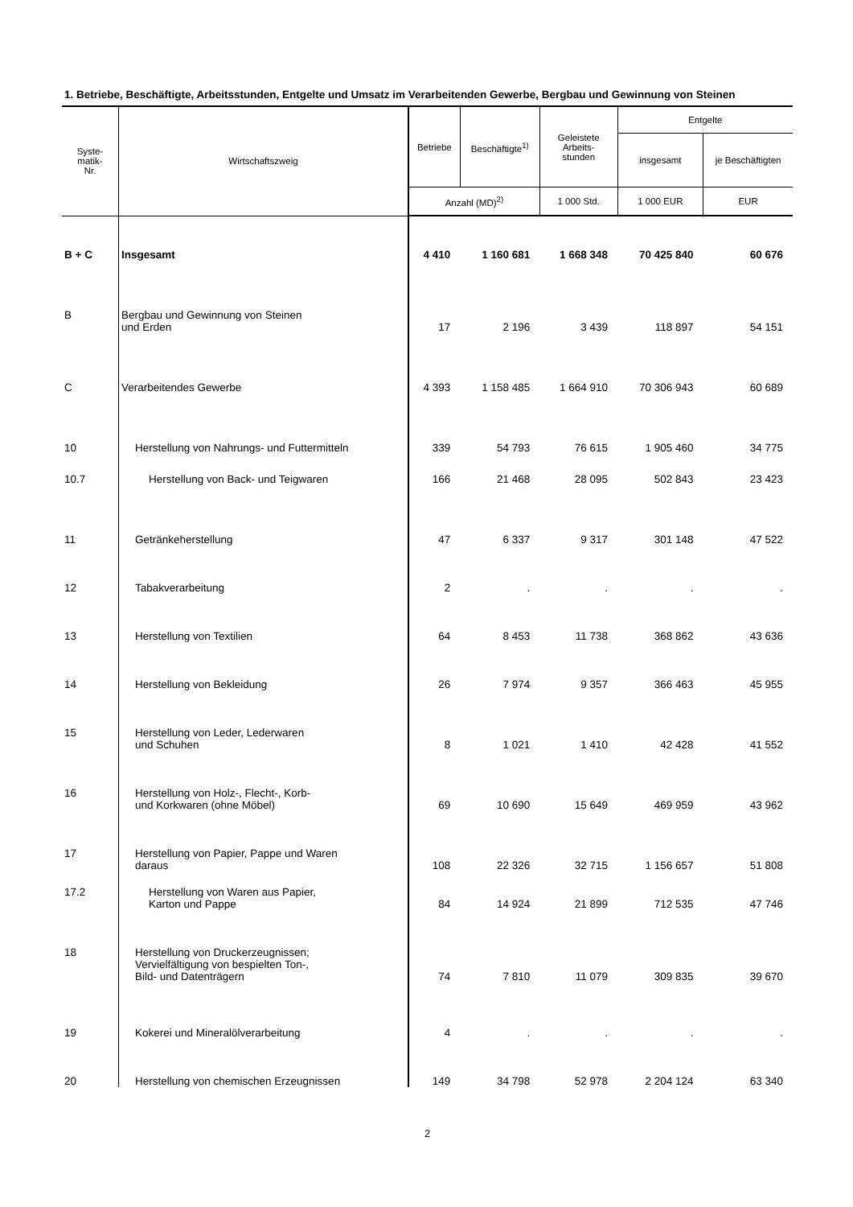1. Betriebe, Beschäftigte, Arbeitsstunden, Entgelte und Umsatz im Verarbeitenden Gewerbe, Bergbau und Gewinnung von Steinen
| Syste- matik- Nr. | Wirtschaftszweig | Betriebe | Beschäftigte<sup>1)</sup> | Geleistete Arbeits- stunden | Entgelte | |
| --- | --- | --- | --- | --- | --- | --- |
| | | | | | insgesamt | je Beschäftigten |
| | | Anzahl (MD)<sup>2)</sup> | | 1 000 Std. | 1 000 EUR | EUR |
| B + C | Insgesamt | 4 410 | 1 160 681 | 1 668 348 | 70 425 840 | 60 676 |
| B | Bergbau und Gewinnung von Steinen und Erden | 17 | 2 196 | 3 439 | 118 897 | 54 151 |
| C | Verarbeitendes Gewerbe | 4 393 | 1 158 485 | 1 664 910 | 70 306 943 | 60 689 |
| 10 | Herstellung von Nahrungs- und Futtermitteln | 339 | 54 793 | 76 615 | 1 905 460 | 34 775 |
| 10.7 | Herstellung von Back- und Teigwaren | 166 | 21 468 | 28 095 | 502 843 | 23 423 |
| 11 | Getränkeherstellung | 47 | 6 337 | 9 317 | 301 148 | 47 522 |
| 12 | Tabakverarbeitung | 2 | . | . | . | . |
| 13 | Herstellung von Textilien | 64 | 8 453 | 11 738 | 368 862 | 43 636 |
| 14 | Herstellung von Bekleidung | 26 | 7 974 | 9 357 | 366 463 | 45 955 |
| 15 | Herstellung von Leder, Lederwaren und Schuhen | 8 | 1 021 | 1 410 | 42 428 | 41 552 |
| 16 | Herstellung von Holz-, Flecht-, Korb- und Korkwaren (ohne Möbel) | 69 | 10 690 | 15 649 | 469 959 | 43 962 |
| 17 | Herstellung von Papier, Pappe und Waren daraus | 108 | 22 326 | 32 715 | 1 156 657 | 51 808 |
| 17.2 | Herstellung von Waren aus Papier, Karton und Pappe | 84 | 14 924 | 21 899 | 712 535 | 47 746 |
| 18 | Herstellung von Druckerzeugnissen; Vervielfältigung von bespielten Ton-, Bild- und Datenträgern | 74 | 7 810 | 11 079 | 309 835 | 39 670 |
| 19 | Kokerei und Mineralölverarbeitung | 4 | . | . | . | . |
| 20 | Herstellung von chemischen Erzeugnissen | 149 | 34 798 | 52 978 | 2 204 124 | 63 340 |
2